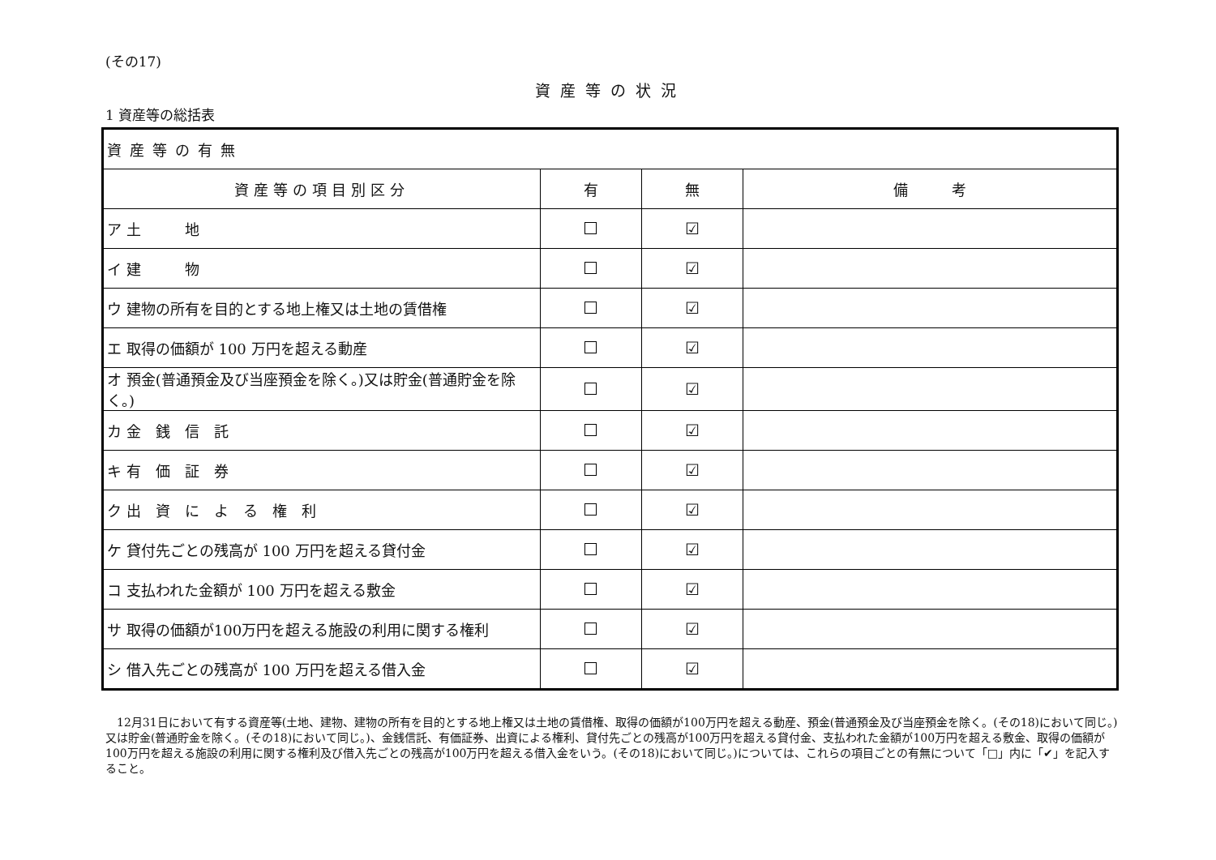(その17)
資産等の状況
1 資産等の総括表
| 資産等の有無 | | | |
| 資産等の項目別区分 | 有 | 無 | 備 考 |
| ア 土 地 | | ☑ | |
| イ 建 物 | | ☑ | |
| ウ 建物の所有を目的とする地上権又は土地の賃借権 | | ☑ | |
| エ 取得の価額が 100 万円を超える動産 | | ☑ | |
| オ 預金(普通預金及び当座預金を除く。)又は貯金(普通貯金を除く。) | | ☑ | |
| カ 金 銭 信 託 | | ☑ | |
| キ 有 価 証 券 | | ☑ | |
| ク 出 資 に よ る 権 利 | | ☑ | |
| ケ 貸付先ごとの残高が 100 万円を超える貸付金 | | ☑ | |
| コ 支払われた金額が 100 万円を超える敷金 | | ☑ | |
| サ 取得の価額が100万円を超える施設の利用に関する権利 | | ☑ | |
| シ 借入先ごとの残高が 100 万円を超える借入金 | | ☑ | |
12月31日において有する資産等(土地、建物、建物の所有を目的とする地上権又は土地の賃借権、取得の価額が100万円を超える動産、預金(普通預金及び当座預金を除く。(その18)において同じ。)又は貯金(普通貯金を除く。(その18)において同じ。)、金銭信託、有価証券、出資による権利、貸付先ごとの残高が100万円を超える貸付金、支払われた金額が100万円を超える敷金、取得の価額が100万円を超える施設の利用に関する権利及び借入先ごとの残高が100万円を超える借入金をいう。(その18)において同じ。)については、これらの項目ごとの有無について「□」内に「✔」を記入すること。